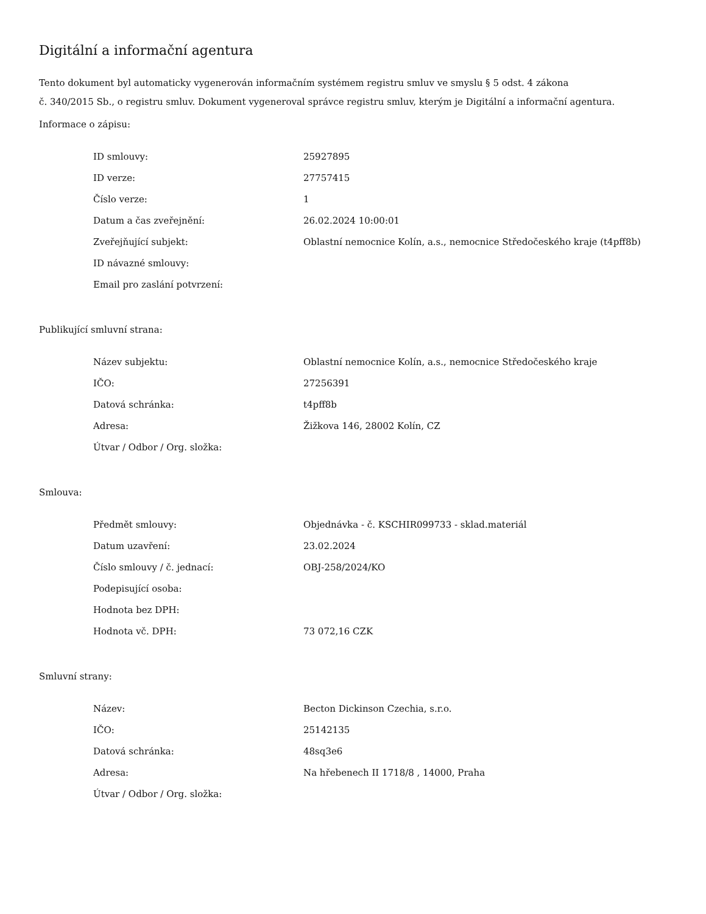Digitální a informační agentura
Tento dokument byl automaticky vygenerován informačním systémem registru smluv ve smyslu § 5 odst. 4 zákona
č. 340/2015 Sb., o registru smluv. Dokument vygeneroval správce registru smluv, kterým je Digitální a informační agentura.
Informace o zápisu:
| ID smlouvy: | 25927895 |
| ID verze: | 27757415 |
| Číslo verze: | 1 |
| Datum a čas zveřejnění: | 26.02.2024 10:00:01 |
| Zveřejňující subjekt: | Oblastní nemocnice Kolín, a.s., nemocnice Středočeského kraje (t4pff8b) |
| ID návazné smlouvy: | |
| Email pro zaslání potvrzení: | |
Publikující smluvní strana:
| Název subjektu: | Oblastní nemocnice Kolín, a.s., nemocnice Středočeského kraje |
| IČO: | 27256391 |
| Datová schránka: | t4pff8b |
| Adresa: | Žižkova 146, 28002 Kolín, CZ |
| Útvar / Odbor / Org. složka: | |
Smlouva:
| Předmět smlouvy: | Objednávka - č. KSCHIR099733 - sklad.materiál |
| Datum uzavření: | 23.02.2024 |
| Číslo smlouvy / č. jednací: | OBJ-258/2024/KO |
| Podepisující osoba: | |
| Hodnota bez DPH: | |
| Hodnota vč. DPH: | 73 072,16 CZK |
Smluvní strany:
| Název: | Becton Dickinson Czechia, s.r.o. |
| IČO: | 25142135 |
| Datová schránka: | 48sq3e6 |
| Adresa: | Na hřebenech II 1718/8 , 14000, Praha |
| Útvar / Odbor / Org. složka: | |